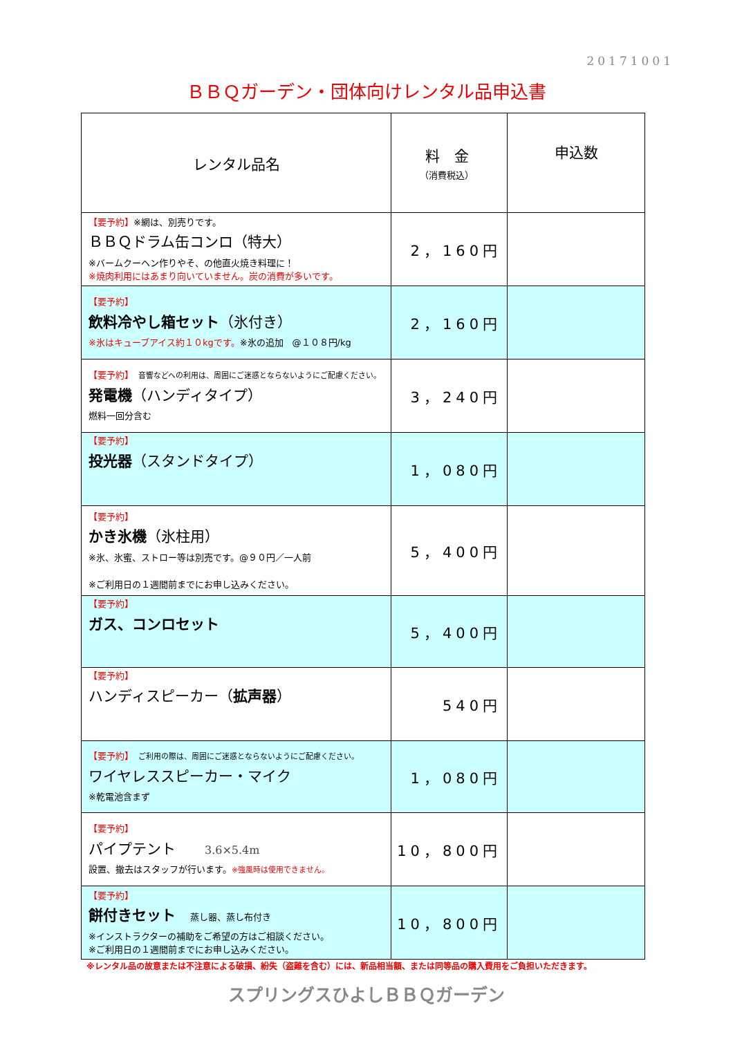20171001
ＢＢＱガーデン・団体向けレンタル品申込書
| レンタル品名 | 料 金 （消費税込） | 申込数 |
| --- | --- | --- |
| 【要予約】 ※網は、別売りです。 ＢＢＱドラム缶コンロ（特大） ※バームクーヘン作りやそ、の他直火焼き料理に！ ※焼肉利用にはあまり向いていません。炭の消費が多いです。 | 2，160円 | |
| 【要予約】 飲料冷やし箱セット （氷付き） ※氷はキューブアイス約１０kgです。 ※氷の追加 @１０８円/kg | 2，160円 | |
| 【要予約】 音響などへの利用は、周囲にご迷惑とならないようにご配慮ください。 発電機 （ハンディタイプ） 燃料一回分含む | 3，240円 | |
| 【要予約】 投光器 （スタンドタイプ） | 1，080円 | |
| 【要予約】 かき氷機 （氷柱用） ※氷、氷蜜、ストロー等は別売です。@９０円／一人前 ※ご利用日の１週間前までにお申し込みください。 | 5，400円 | |
| 【要予約】 ガス、コンロセット | 5，400円 | |
| 【要予約】 ハンディスピーカー（ 拡声器 ） | 540円 | |
| 【要予約】 ご利用の際は、周囲にご迷惑とならないようにご配慮ください。 ワイヤレススピーカー・マイク ※乾電池含まず | 1，080円 | |
| 【要予約】 パイプテント 3.6×5.4m 設置、撤去はスタッフが行います。 ※強風時は使用できません。 | 10，800円 | |
| 【要予約】 餅付きセット 蒸し器、蒸し布付き ※インストラクターの補助をご希望の方はご相談ください。 ※ご利用日の１週間前までにお申し込みください。 | 10，800円 | |
※レンタル品の故意または不注意による破損、紛失（盗難を含む）には、新品相当額、または同等品の購入費用をご負担いただきます。
スプリングスひよしＢＢＱガーデン